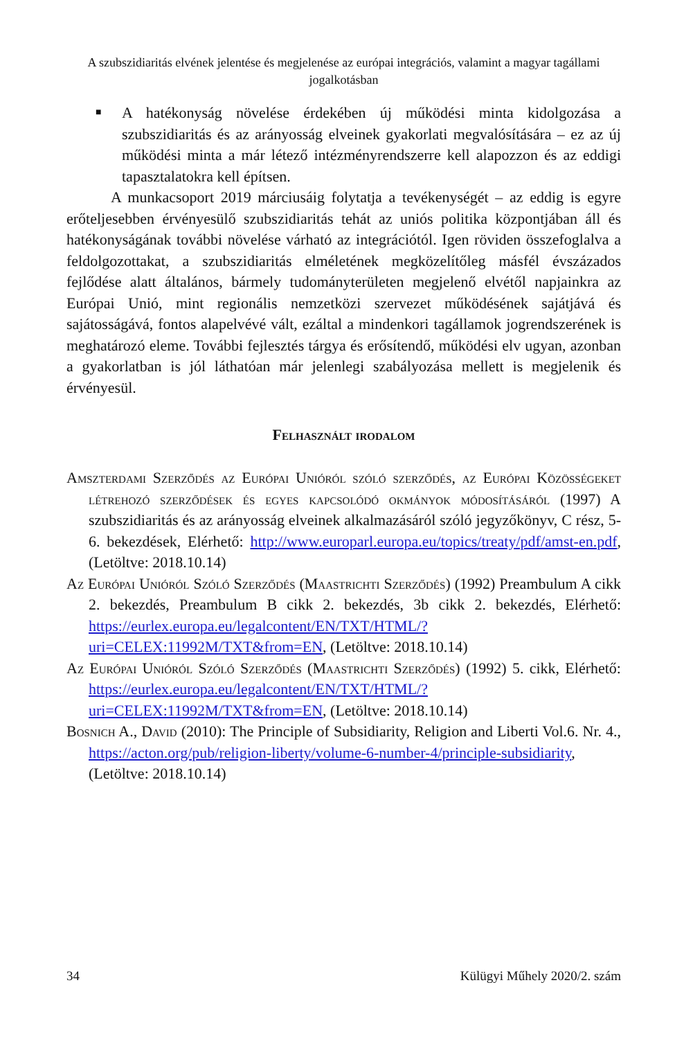A szubszidiaritás elvének jelentése és megjelenése az európai integrációs, valamint a magyar tagállami jogalkotásban
■
A hatékonyság növelése érdekében új működési minta kidolgozása a szubszidiaritás és az arányosság elveinek gyakorlati megvalósítására – ez az új működési minta a már létező intézményrendszerre kell alapozzon és az eddigi tapasztalatokra kell építsen.
A munkacsoport 2019 márciusáig folytatja a tevékenységét – az eddig is egyre erőteljesebben érvényesülő szubszidiaritás tehát az uniós politika központjában áll és hatékonyságának további növelése várható az integrációtól. Igen röviden összefoglalva a feldolgozottakat, a szubszidiaritás elméletének megközelítőleg másfél évszázados fejlődése alatt általános, bármely tudományterületen megjelenő elvétől napjainkra az Európai Unió, mint regionális nemzetközi szervezet működésének sajátjává és sajátosságává, fontos alapelvévé vált, ezáltal a mindenkori tagállamok jogrendszerének is meghatározó eleme. További fejlesztés tárgya és erősítendő, működési elv ugyan, azonban a gyakorlatban is jól láthatóan már jelenlegi szabályozása mellett is megjelenik és érvényesül.
Felhasznált irodalom
Amszterdami Szerződés az Európai Unióról szóló szerződés, az Európai Közösségeket létrehozó szerződések és egyes kapcsolódó okmányok módosításáról (1997) A szubszidiaritás és az arányosság elveinek alkalmazásáról szóló jegyzőkönyv, C rész, 5-6. bekezdések, Elérhető: http://www.europarl.europa.eu/topics/treaty/pdf/amst-en.pdf, (Letöltve: 2018.10.14)
Az Európai Unióról Szóló Szerződés (Maastrichti Szerződés) (1992) Preambulum A cikk 2. bekezdés, Preambulum B cikk 2. bekezdés, 3b cikk 2. bekezdés, Elérhető: https://eurlex.europa.eu/legalcontent/EN/TXT/HTML/?uri=CELEX:11992M/TXT&from=EN, (Letöltve: 2018.10.14)
Az Európai Unióról Szóló Szerződés (Maastrichti Szerződés) (1992) 5. cikk, Elérhető: https://eurlex.europa.eu/legalcontent/EN/TXT/HTML/?uri=CELEX:11992M/TXT&from=EN, (Letöltve: 2018.10.14)
Bosnich A., David (2010): The Principle of Subsidiarity, Religion and Liberti Vol.6. Nr. 4., https://acton.org/pub/religion-liberty/volume-6-number-4/principle-subsidiarity, (Letöltve: 2018.10.14)
34 Külügyi Műhely 2020/2. szám